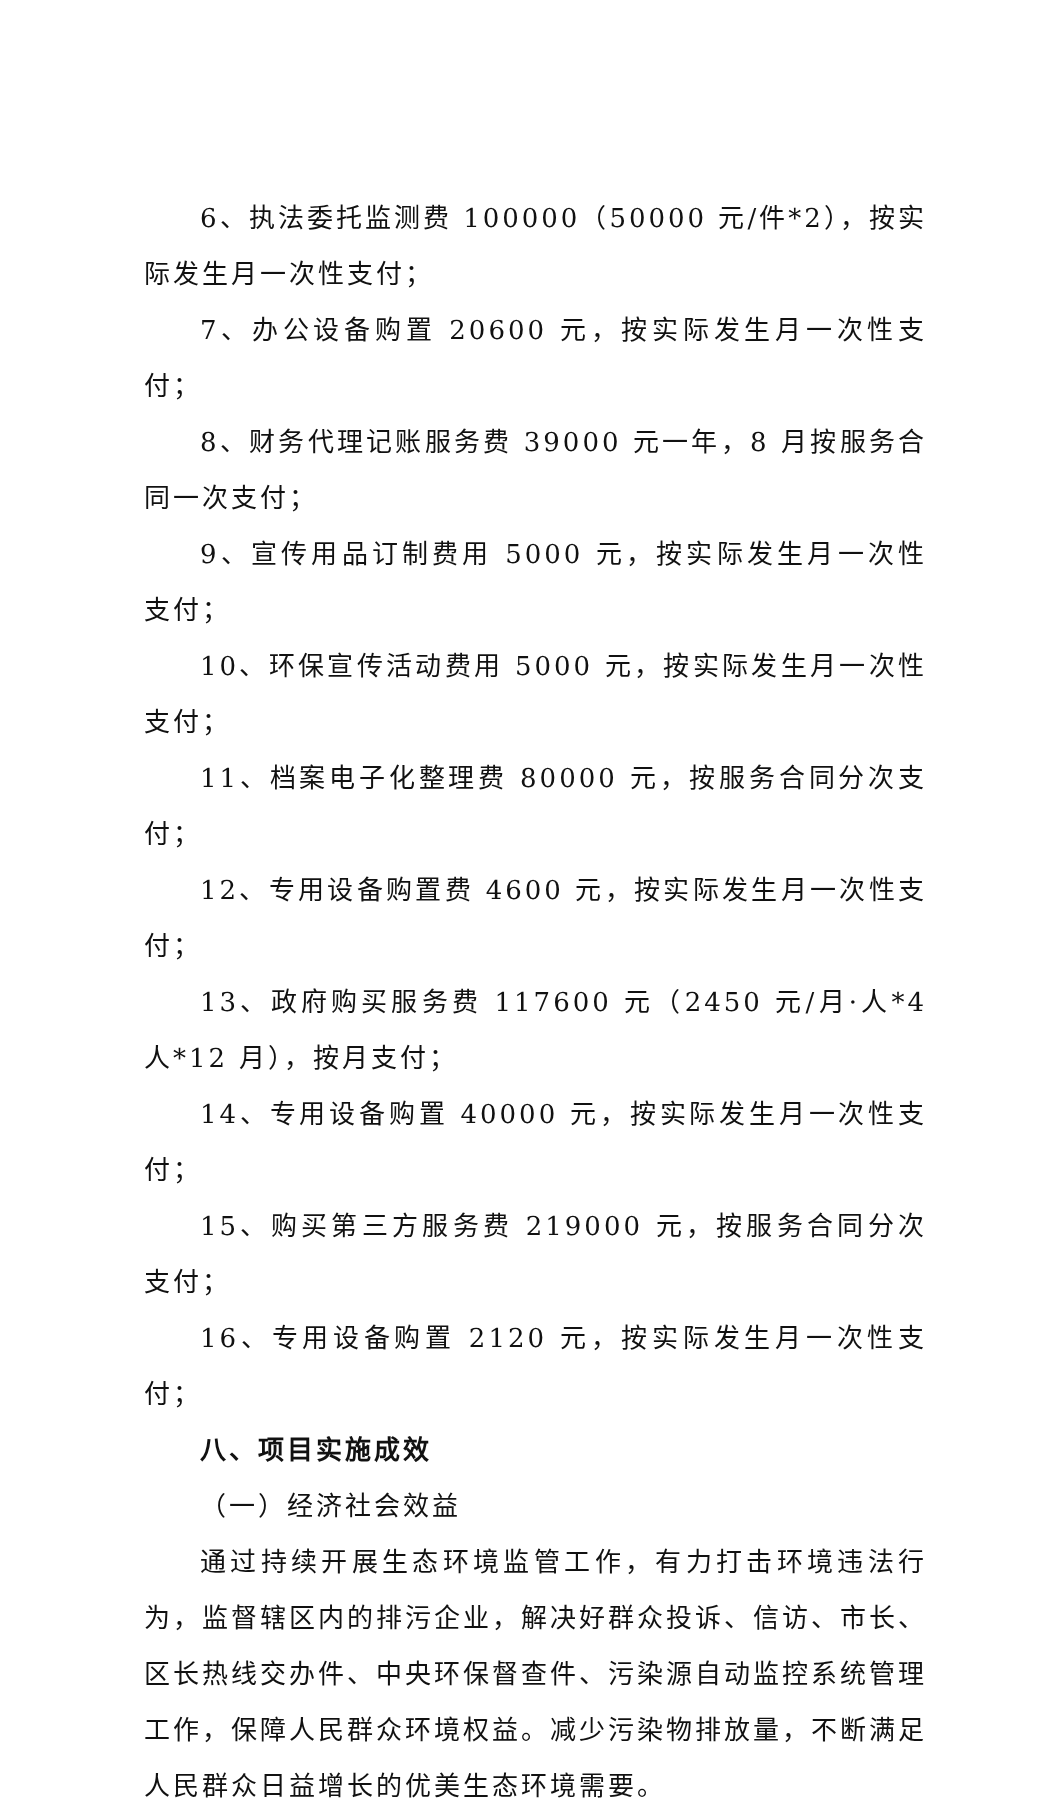6、执法委托监测费 100000（50000 元/件*2），按实际发生月一次性支付；
7、办公设备购置 20600 元，按实际发生月一次性支付；
8、财务代理记账服务费 39000 元一年，8 月按服务合同一次支付；
9、宣传用品订制费用 5000 元，按实际发生月一次性支付；
10、环保宣传活动费用 5000 元，按实际发生月一次性支付；
11、档案电子化整理费 80000 元，按服务合同分次支付；
12、专用设备购置费 4600 元，按实际发生月一次性支付；
13、政府购买服务费 117600 元（2450 元/月·人*4 人*12 月），按月支付；
14、专用设备购置 40000 元，按实际发生月一次性支付；
15、购买第三方服务费 219000 元，按服务合同分次支付；
16、专用设备购置 2120 元，按实际发生月一次性支付；
八、项目实施成效
（一）经济社会效益
通过持续开展生态环境监管工作，有力打击环境违法行为，监督辖区内的排污企业，解决好群众投诉、信访、市长、区长热线交办件、中央环保督查件、污染源自动监控系统管理工作，保障人民群众环境权益。减少污染物排放量，不断满足人民群众日益增长的优美生态环境需要。